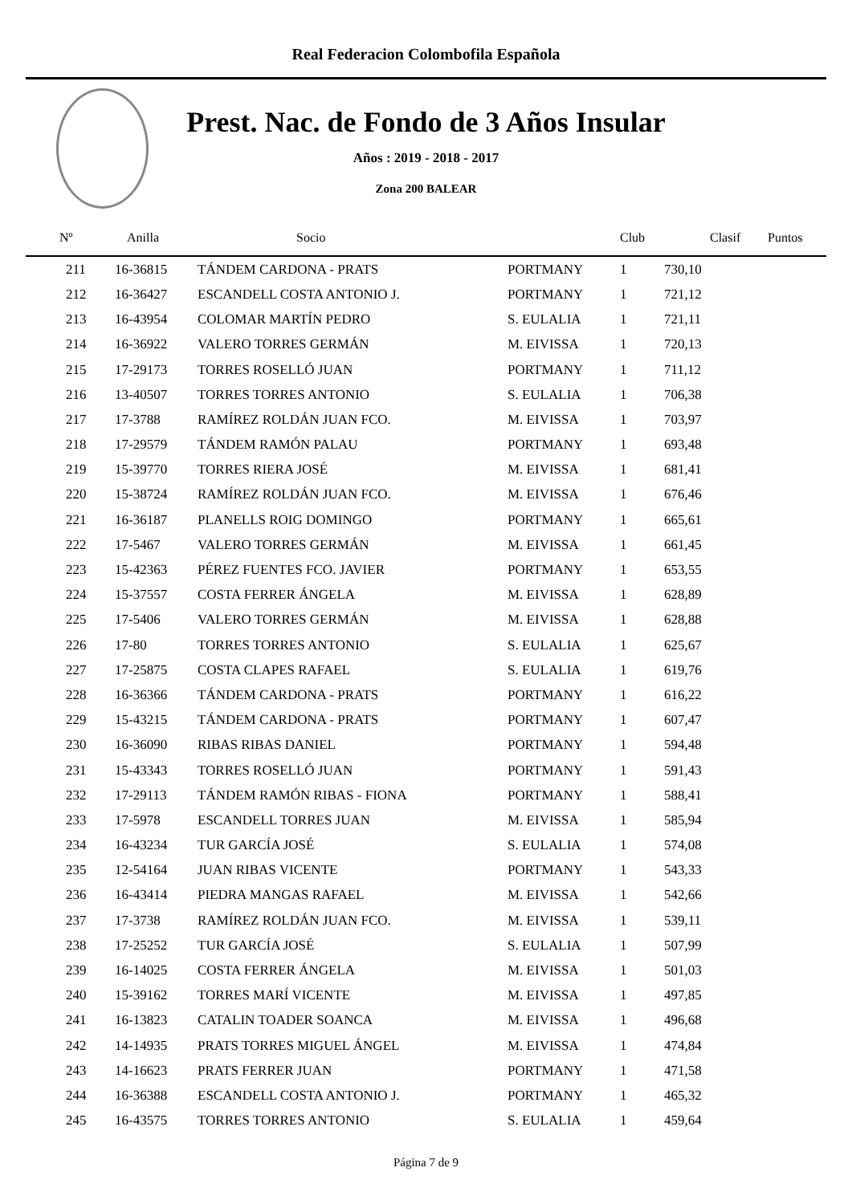Real Federacion Colombofila Española
Prest. Nac. de Fondo de 3 Años Insular
Años : 2019 - 2018 - 2017
Zona 200 BALEAR
| Nº | Anilla | Socio | Club | Clasif | Puntos |
| --- | --- | --- | --- | --- | --- |
| 211 | 16-36815 | TÁNDEM CARDONA - PRATS | PORTMANY | 1 | 730,10 |
| 212 | 16-36427 | ESCANDELL COSTA ANTONIO J. | PORTMANY | 1 | 721,12 |
| 213 | 16-43954 | COLOMAR MARTÍN PEDRO | S. EULALIA | 1 | 721,11 |
| 214 | 16-36922 | VALERO TORRES GERMÁN | M. EIVISSA | 1 | 720,13 |
| 215 | 17-29173 | TORRES ROSELLÓ JUAN | PORTMANY | 1 | 711,12 |
| 216 | 13-40507 | TORRES TORRES ANTONIO | S. EULALIA | 1 | 706,38 |
| 217 | 17-3788 | RAMÍREZ ROLDÁN JUAN FCO. | M. EIVISSA | 1 | 703,97 |
| 218 | 17-29579 | TÁNDEM RAMÓN PALAU | PORTMANY | 1 | 693,48 |
| 219 | 15-39770 | TORRES RIERA JOSÉ | M. EIVISSA | 1 | 681,41 |
| 220 | 15-38724 | RAMÍREZ ROLDÁN JUAN FCO. | M. EIVISSA | 1 | 676,46 |
| 221 | 16-36187 | PLANELLS ROIG DOMINGO | PORTMANY | 1 | 665,61 |
| 222 | 17-5467 | VALERO TORRES GERMÁN | M. EIVISSA | 1 | 661,45 |
| 223 | 15-42363 | PÉREZ FUENTES FCO. JAVIER | PORTMANY | 1 | 653,55 |
| 224 | 15-37557 | COSTA FERRER ÁNGELA | M. EIVISSA | 1 | 628,89 |
| 225 | 17-5406 | VALERO TORRES GERMÁN | M. EIVISSA | 1 | 628,88 |
| 226 | 17-80 | TORRES TORRES ANTONIO | S. EULALIA | 1 | 625,67 |
| 227 | 17-25875 | COSTA CLAPES RAFAEL | S. EULALIA | 1 | 619,76 |
| 228 | 16-36366 | TÁNDEM CARDONA - PRATS | PORTMANY | 1 | 616,22 |
| 229 | 15-43215 | TÁNDEM CARDONA - PRATS | PORTMANY | 1 | 607,47 |
| 230 | 16-36090 | RIBAS RIBAS DANIEL | PORTMANY | 1 | 594,48 |
| 231 | 15-43343 | TORRES ROSELLÓ JUAN | PORTMANY | 1 | 591,43 |
| 232 | 17-29113 | TÁNDEM RAMÓN RIBAS - FIONA | PORTMANY | 1 | 588,41 |
| 233 | 17-5978 | ESCANDELL TORRES JUAN | M. EIVISSA | 1 | 585,94 |
| 234 | 16-43234 | TUR GARCÍA JOSÉ | S. EULALIA | 1 | 574,08 |
| 235 | 12-54164 | JUAN RIBAS VICENTE | PORTMANY | 1 | 543,33 |
| 236 | 16-43414 | PIEDRA MANGAS RAFAEL | M. EIVISSA | 1 | 542,66 |
| 237 | 17-3738 | RAMÍREZ ROLDÁN JUAN FCO. | M. EIVISSA | 1 | 539,11 |
| 238 | 17-25252 | TUR GARCÍA JOSÉ | S. EULALIA | 1 | 507,99 |
| 239 | 16-14025 | COSTA FERRER ÁNGELA | M. EIVISSA | 1 | 501,03 |
| 240 | 15-39162 | TORRES MARÍ VICENTE | M. EIVISSA | 1 | 497,85 |
| 241 | 16-13823 | CATALIN TOADER SOANCA | M. EIVISSA | 1 | 496,68 |
| 242 | 14-14935 | PRATS TORRES MIGUEL ÁNGEL | M. EIVISSA | 1 | 474,84 |
| 243 | 14-16623 | PRATS FERRER JUAN | PORTMANY | 1 | 471,58 |
| 244 | 16-36388 | ESCANDELL COSTA ANTONIO J. | PORTMANY | 1 | 465,32 |
| 245 | 16-43575 | TORRES TORRES ANTONIO | S. EULALIA | 1 | 459,64 |
Página 7 de 9